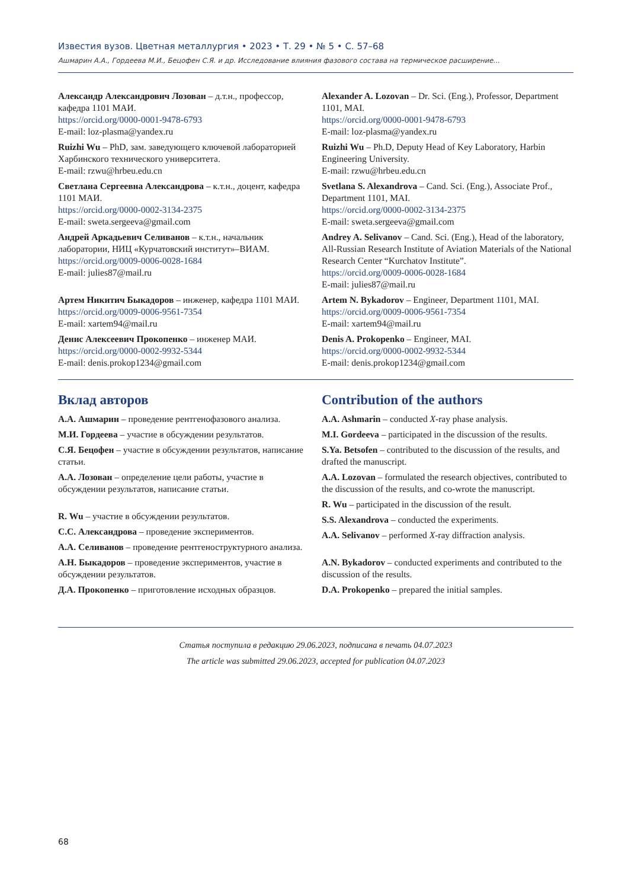Известия вузов. Цветная металлургия • 2023 • Т. 29 • № 5 • С. 57–68
Ашмарин А.А., Гордеева М.И., Бецофен С.Я. и др. Исследование влияния фазового состава на термическое расширение...
Александр Александрович Лозован – д.т.н., профессор, кафедра 1101 МАИ.
https://orcid.org/0000-0001-9478-6793
E-mail: loz-plasma@yandex.ru
Ruizhi Wu – PhD, зам. заведующего ключевой лабораторией Харбинского технического университета.
E-mail: rzwu@hrbeu.edu.cn
Светлана Сергеевна Александрова – к.т.н., доцент, кафедра 1101 МАИ.
https://orcid.org/0000-0002-3134-2375
E-mail: sweta.sergeeva@gmail.com
Андрей Аркадьевич Селиванов – к.т.н., начальник лаборатории, НИЦ «Курчатовский институт»–ВИАМ.
https://orcid.org/0009-0006-0028-1684
E-mail: julies87@mail.ru
Артем Никитич Быкадоров – инженер, кафедра 1101 МАИ.
https://orcid.org/0009-0006-9561-7354
E-mail: xartem94@mail.ru
Денис Алексеевич Прокопенко – инженер МАИ.
https://orcid.org/0000-0002-9932-5344
E-mail: denis.prokop1234@gmail.com
Alexander A. Lozovan – Dr. Sci. (Eng.), Professor, Department 1101, MAI.
https://orcid.org/0000-0001-9478-6793
E-mail: loz-plasma@yandex.ru
Ruizhi Wu – Ph.D, Deputy Head of Key Laboratory, Harbin Engineering University.
E-mail: rzwu@hrbeu.edu.cn
Svetlana S. Alexandrova – Cand. Sci. (Eng.), Associate Prof., Department 1101, MAI.
https://orcid.org/0000-0002-3134-2375
E-mail: sweta.sergeeva@gmail.com
Andrey A. Selivanov – Cand. Sci. (Eng.), Head of the laboratory, All-Russian Research Institute of Aviation Materials of the National Research Center “Kurchatov Institute”.
https://orcid.org/0009-0006-0028-1684
E-mail: julies87@mail.ru
Artem N. Bykadorov – Engineer, Department 1101, MAI.
https://orcid.org/0009-0006-9561-7354
E-mail: xartem94@mail.ru
Denis A. Prokopenko – Engineer, MAI.
https://orcid.org/0000-0002-9932-5344
E-mail: denis.prokop1234@gmail.com
Вклад авторов
А.А. Ашмарин – проведение рентгенофазового анализа.
М.И. Гордеева – участие в обсуждении результатов.
С.Я. Бецофен – участие в обсуждении результатов, написание статьи.
А.А. Лозован – определение цели работы, участие в обсуждении результатов, написание статьи.
R. Wu – участие в обсуждении результатов.
С.С. Александрова – проведение экспериментов.
А.А. Селиванов – проведение рентгеноструктурного анализа.
А.Н. Быкадоров – проведение экспериментов, участие в обсуждении результатов.
Д.А. Прокопенко – приготовление исходных образцов.
Contribution of the authors
A.A. Ashmarin – conducted X-ray phase analysis.
M.I. Gordeeva – participated in the discussion of the results.
S.Ya. Betsofen – contributed to the discussion of the results, and drafted the manuscript.
A.A. Lozovan – formulated the research objectives, contributed to the discussion of the results, and co-wrote the manuscript.
R. Wu – participated in the discussion of the result.
S.S. Alexandrova – conducted the experiments.
A.A. Selivanov – performed X-ray diffraction analysis.
A.N. Bykadorov – conducted experiments and contributed to the discussion of the results.
D.A. Prokopenko – prepared the initial samples.
Статья поступила в редакцию 29.06.2023, подписана в печать 04.07.2023
The article was submitted 29.06.2023, accepted for publication 04.07.2023
68